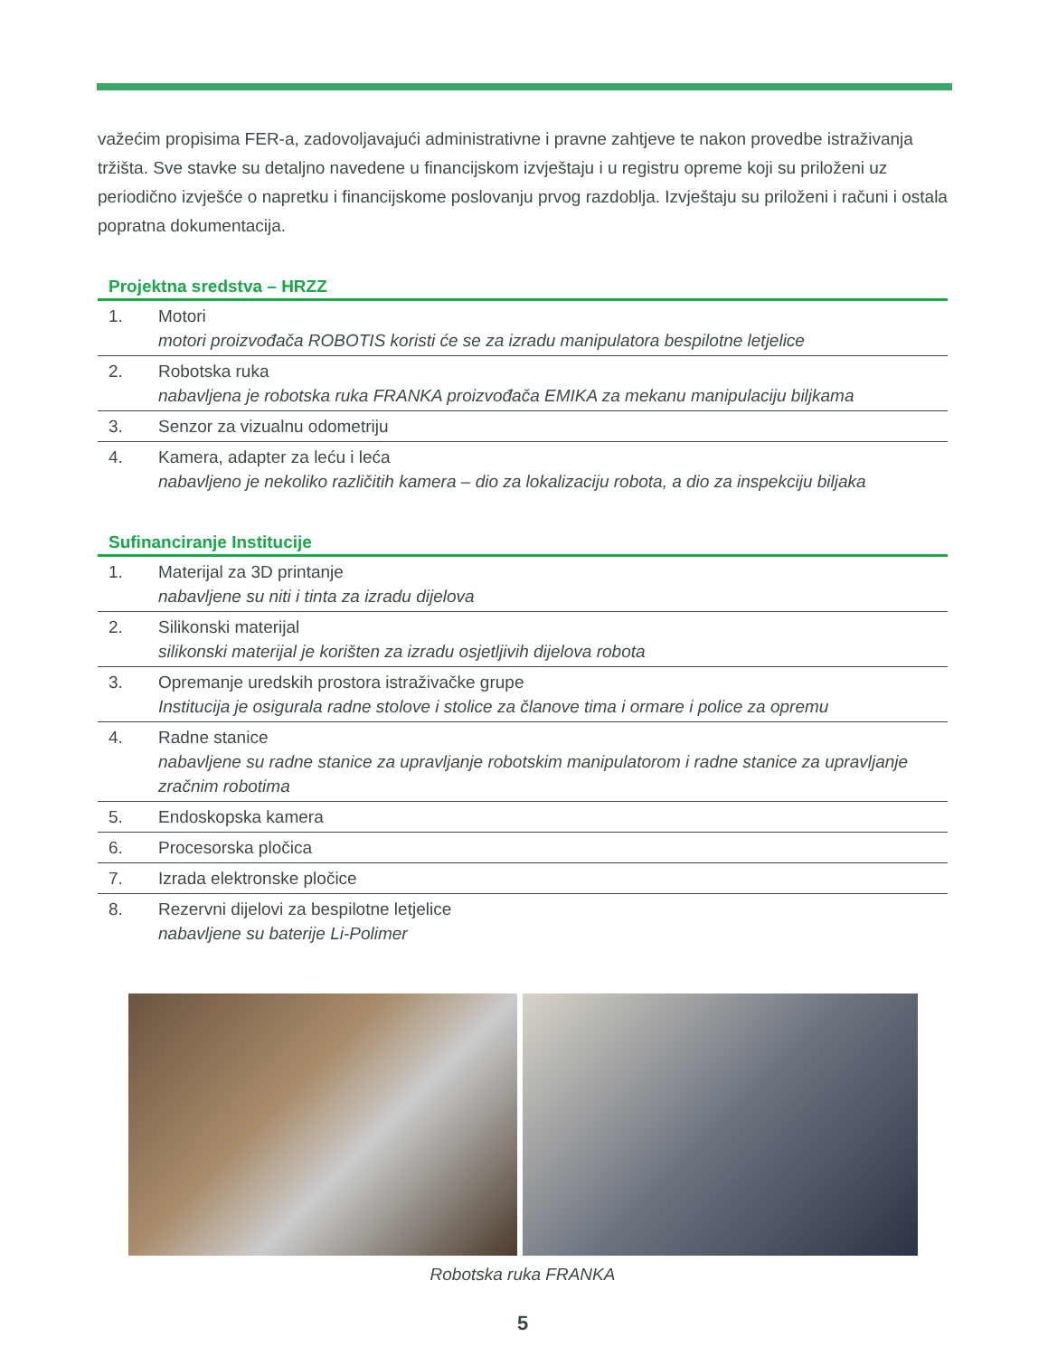važećim propisima FER-a, zadovoljavajući administrativne i pravne zahtjeve te nakon provedbe istraživanja tržišta. Sve stavke su detaljno navedene u financijskom izvještaju i u registru opreme koji su priloženi uz periodično izvješće o napretku i financijskome poslovanju prvog razdoblja. Izvještaju su priloženi i računi i ostala popratna dokumentacija.
Projektna sredstva – HRZZ
| 1. | Motori motori proizvođača ROBOTIS koristi će se za izradu manipulatora bespilotne letjelice |
| 2. | Robotska ruka nabavljena je robotska ruka FRANKA proizvođača EMIKA za mekanu manipulaciju biljkama |
| 3. | Senzor za vizualnu odometriju |
| 4. | Kamera, adapter za leću i leća nabavljeno je nekoliko različitih kamera – dio za lokalizaciju robota, a dio za inspekciju biljaka |
Sufinanciranje Institucije
| 1. | Materijal za 3D printanje nabavljene su niti i tinta za izradu dijelova |
| 2. | Silikonski materijal silikonski materijal je korišten za izradu osjetljivih dijelova robota |
| 3. | Opremanje uredskih prostora istraživačke grupe Institucija je osigurala radne stolove i stolice za članove tima i ormare i police za opremu |
| 4. | Radne stanice nabavljene su radne stanice za upravljanje robotskim manipulatorom i radne stanice za upravljanje zračnim robotima |
| 5. | Endoskopska kamera |
| 6. | Procesorska pločica |
| 7. | Izrada elektronske pločice |
| 8. | Rezervni dijelovi za bespilotne letjelice nabavljene su baterije Li-Polimer |
Robotska ruka FRANKA
5